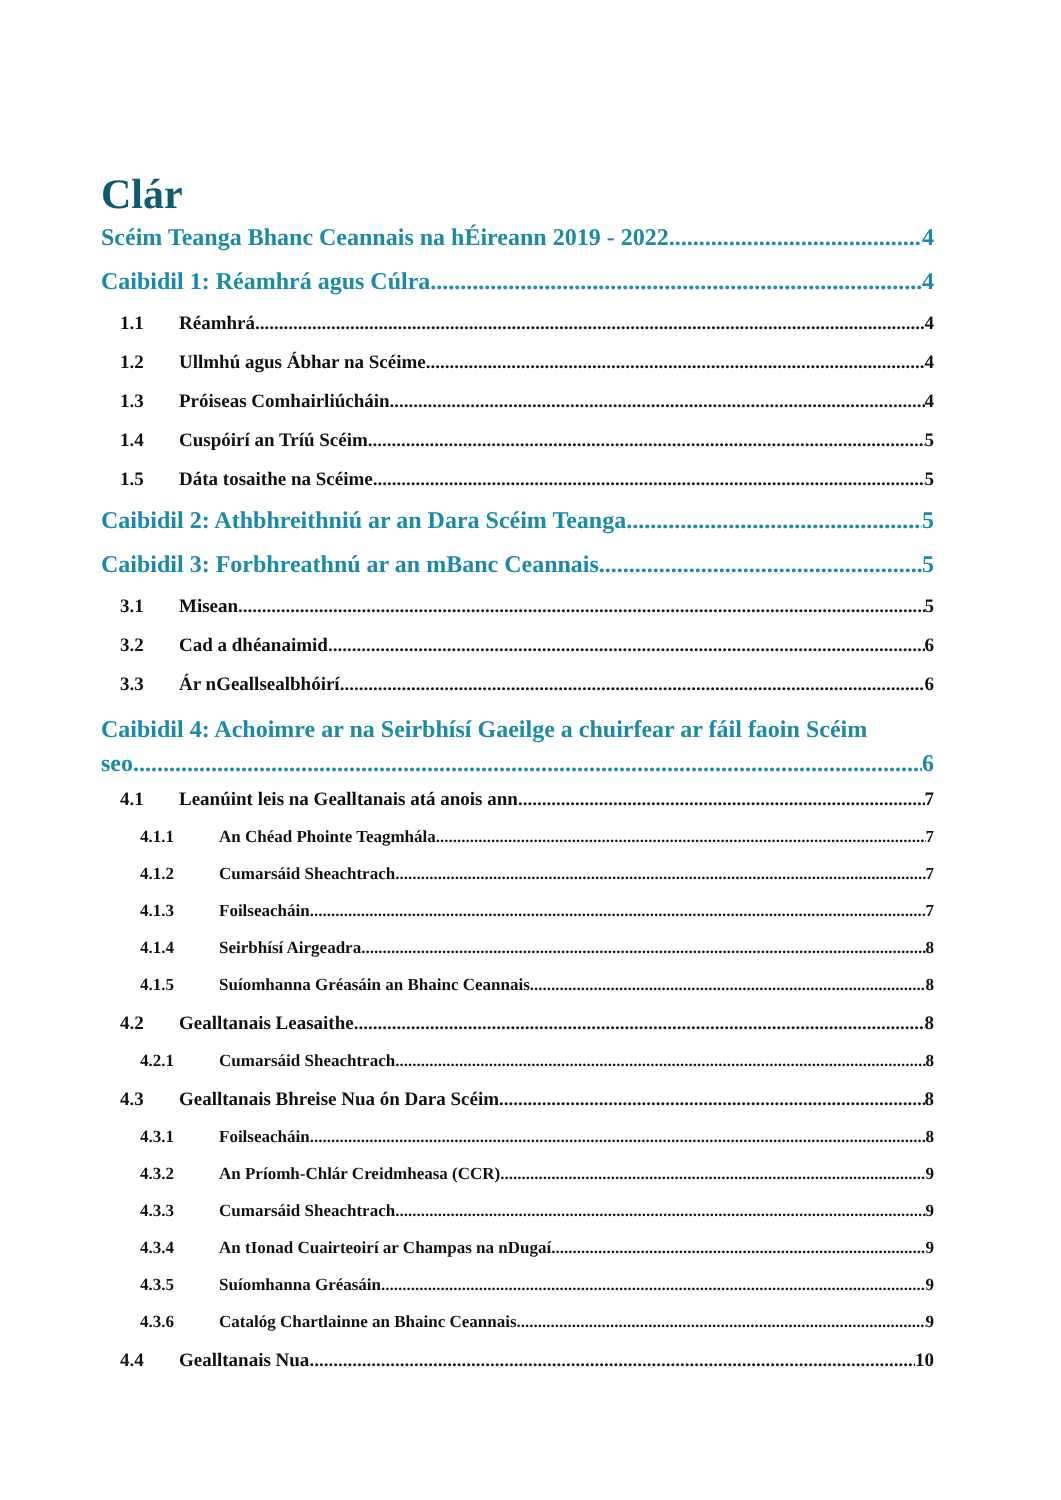Clár
Scéim Teanga Bhanc Ceannais na hÉireann 2019 - 2022 4
Caibidil 1: Réamhrá agus Cúlra 4
1.1 Réamhrá 4
1.2 Ullmhú agus Ábhar na Scéime 4
1.3 Próiseas Comhairliúcháin 4
1.4 Cuspóirí an Tríú Scéim 5
1.5 Dáta tosaithe na Scéime 5
Caibidil 2: Athbhreithniú ar an Dara Scéim Teanga 5
Caibidil 3: Forbhreathnú ar an mBanc Ceannais 5
3.1 Misean 5
3.2 Cad a dhéanaimid 6
3.3 Ár nGeallsealbhóirí 6
Caibidil 4: Achoimre ar na Seirbhísí Gaeilge a chuirfear ar fáil faoin Scéim
seo 6
4.1 Leanúint leis na Gealltanais atá anois ann 7
4.1.1 An Chéad Phointe Teagmhála 7
4.1.2 Cumarsáid Sheachtrach 7
4.1.3 Foilseacháin 7
4.1.4 Seirbhísí Airgeadra 8
4.1.5 Suíomhanna Gréasáin an Bhainc Ceannais 8
4.2 Gealltanais Leasaithe 8
4.2.1 Cumarsáid Sheachtrach 8
4.3 Gealltanais Bhreise Nua ón Dara Scéim 8
4.3.1 Foilseacháin 8
4.3.2 An Príomh-Chlár Creidmheasa (CCR) 9
4.3.3 Cumarsáid Sheachtrach 9
4.3.4 An tIonad Cuairteoirí ar Champas na nDugaí 9
4.3.5 Suíomhanna Gréasáin 9
4.3.6 Catalóg Chartlainne an Bhainc Ceannais 9
4.4 Gealltanais Nua 10